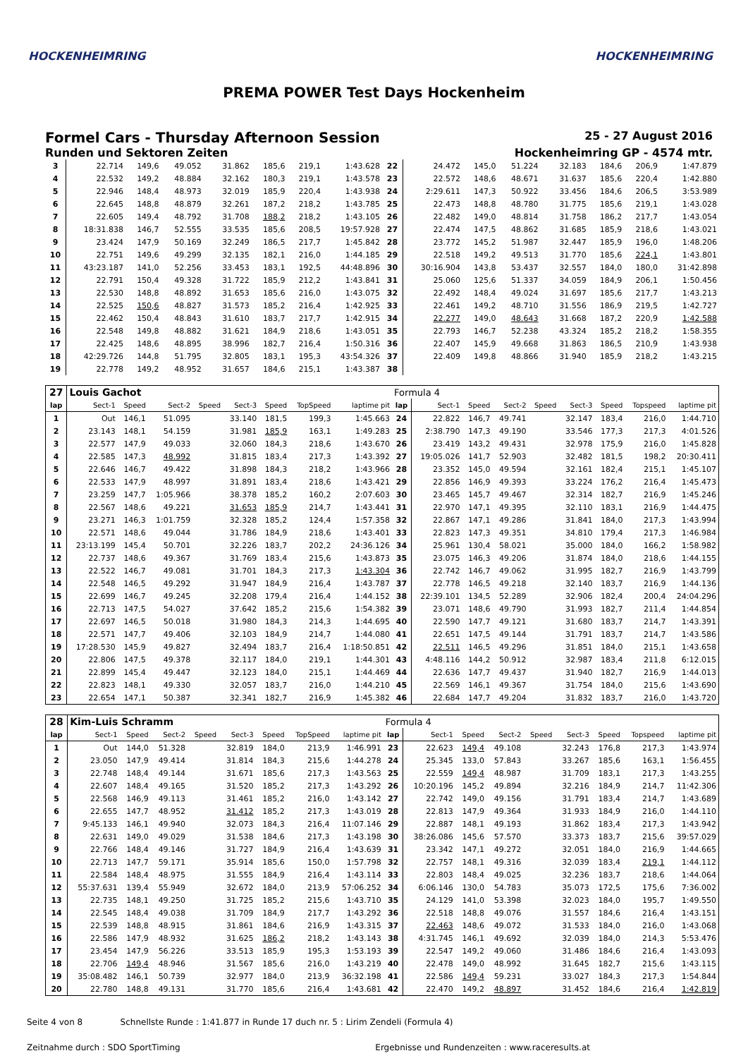HOCKENHEIMRING HOCKENHEIMRING
PREMA POWER Test Days Hockenheim
Formel Cars - Thursday Afternoon Session 25 - 27 August 2016
Runden und Sektoren Zeiten Hockenheimring GP - 4574 mtr.
| 3 | 22.714 | 149,6 | 49.052 | | 31.862 | 185,6 | 219,1 | 1:43.628 | 22 | 24.472 | 145,0 | 51.224 | | 32.183 | 184,6 | 206,9 | 1:47.879 |
| 4 | 22.532 | 149,2 | 48.884 | | 32.162 | 180,3 | 219,1 | 1:43.578 | 23 | 22.572 | 148,6 | 48.671 | | 31.637 | 185,6 | 220,4 | 1:42.880 |
| 5 | 22.946 | 148,4 | 48.973 | | 32.019 | 185,9 | 220,4 | 1:43.938 | 24 | 2:29.611 | 147,3 | 50.922 | | 33.456 | 184,6 | 206,5 | 3:53.989 |
| 6 | 22.645 | 148,8 | 48.879 | | 32.261 | 187,2 | 218,2 | 1:43.785 | 25 | 22.473 | 148,8 | 48.780 | | 31.775 | 185,6 | 219,1 | 1:43.028 |
| 7 | 22.605 | 149,4 | 48.792 | | 31.708 | 188,2 | 218,2 | 1:43.105 | 26 | 22.482 | 149,0 | 48.814 | | 31.758 | 186,2 | 217,7 | 1:43.054 |
| 8 | 18:31.838 | 146,7 | 52.555 | | 33.535 | 185,6 | 208,5 | 19:57.928 | 27 | 22.474 | 147,5 | 48.862 | | 31.685 | 185,9 | 218,6 | 1:43.021 |
| 9 | 23.424 | 147,9 | 50.169 | | 32.249 | 186,5 | 217,7 | 1:45.842 | 28 | 23.772 | 145,2 | 51.987 | | 32.447 | 185,9 | 196,0 | 1:48.206 |
| 10 | 22.751 | 149,6 | 49.299 | | 32.135 | 182,1 | 216,0 | 1:44.185 | 29 | 22.518 | 149,2 | 49.513 | | 31.770 | 185,6 | 224,1 | 1:43.801 |
| 11 | 43:23.187 | 141,0 | 52.256 | | 33.453 | 183,1 | 192,5 | 44:48.896 | 30 | 30:16.904 | 143,8 | 53.437 | | 32.557 | 184,0 | 180,0 | 31:42.898 |
| 12 | 22.791 | 150,4 | 49.328 | | 31.722 | 185,9 | 212,2 | 1:43.841 | 31 | 25.060 | 125,6 | 51.337 | | 34.059 | 184,9 | 206,1 | 1:50.456 |
| 13 | 22.530 | 148,8 | 48.892 | | 31.653 | 185,6 | 216,0 | 1:43.075 | 32 | 22.492 | 148,4 | 49.024 | | 31.697 | 185,6 | 217,7 | 1:43.213 |
| 14 | 22.525 | 150,6 | 48.827 | | 31.573 | 185,2 | 216,4 | 1:42.925 | 33 | 22.461 | 149,2 | 48.710 | | 31.556 | 186,9 | 219,5 | 1:42.727 |
| 15 | 22.462 | 150,4 | 48.843 | | 31.610 | 183,7 | 217,7 | 1:42.915 | 34 | 22.277 | 149,0 | 48.643 | | 31.668 | 187,2 | 220,9 | 1:42.588 |
| 16 | 22.548 | 149,8 | 48.882 | | 31.621 | 184,9 | 218,6 | 1:43.051 | 35 | 22.793 | 146,7 | 52.238 | | 43.324 | 185,2 | 218,2 | 1:58.355 |
| 17 | 22.425 | 148,6 | 48.895 | | 38.996 | 182,7 | 216,4 | 1:50.316 | 36 | 22.407 | 145,9 | 49.668 | | 31.863 | 186,5 | 210,9 | 1:43.938 |
| 18 | 42:29.726 | 144,8 | 51.795 | | 32.805 | 183,1 | 195,3 | 43:54.326 | 37 | 22.409 | 149,8 | 48.866 | | 31.940 | 185,9 | 218,2 | 1:43.215 |
| 19 | 22.778 | 149,2 | 48.952 | | 31.657 | 184,6 | 215,1 | 1:43.387 | 38 | | | | | | | | |
| 27 | Louis Gachot | | | | | | | | Formula 4 | | | | | | | | |
| lap | Sect-1 | Speed | Sect-2 | Speed | Sect-3 | Speed | TopSpeed | laptime pit | lap | Sect-1 | Speed | Sect-2 | Speed | Sect-3 | Speed | Topspeed | laptime pit |
| 1 | Out | 146,1 | 51.095 | | 33.140 | 181,5 | 199,3 | 1:45.663 | 24 | 22.822 | 146,7 | 49.741 | | 32.147 | 183,4 | 216,0 | 1:44.710 |
| 2 | 23.143 | 148,1 | 54.159 | | 31.981 | 185,9 | 163,1 | 1:49.283 | 25 | 2:38.790 | 147,3 | 49.190 | | 33.546 | 177,3 | 217,3 | 4:01.526 |
| 3 | 22.577 | 147,9 | 49.033 | | 32.060 | 184,3 | 218,6 | 1:43.670 | 26 | 23.419 | 143,2 | 49.431 | | 32.978 | 175,9 | 216,0 | 1:45.828 |
| 4 | 22.585 | 147,3 | 48.992 | | 31.815 | 183,4 | 217,3 | 1:43.392 | 27 | 19:05.026 | 141,7 | 52.903 | | 32.482 | 181,5 | 198,2 | 20:30.411 |
| 5 | 22.646 | 146,7 | 49.422 | | 31.898 | 184,3 | 218,2 | 1:43.966 | 28 | 23.352 | 145,0 | 49.594 | | 32.161 | 182,4 | 215,1 | 1:45.107 |
| 6 | 22.533 | 147,9 | 48.997 | | 31.891 | 183,4 | 218,6 | 1:43.421 | 29 | 22.856 | 146,9 | 49.393 | | 33.224 | 176,2 | 216,4 | 1:45.473 |
| 7 | 23.259 | 147,7 | 1:05.966 | | 38.378 | 185,2 | 160,2 | 2:07.603 | 30 | 23.465 | 145,7 | 49.467 | | 32.314 | 182,7 | 216,9 | 1:45.246 |
| 8 | 22.567 | 148,6 | 49.221 | | 31.653 | 185,9 | 214,7 | 1:43.441 | 31 | 22.970 | 147,1 | 49.395 | | 32.110 | 183,1 | 216,9 | 1:44.475 |
| 9 | 23.271 | 146,3 | 1:01.759 | | 32.328 | 185,2 | 124,4 | 1:57.358 | 32 | 22.867 | 147,1 | 49.286 | | 31.841 | 184,0 | 217,3 | 1:43.994 |
| 10 | 22.571 | 148,6 | 49.044 | | 31.786 | 184,9 | 218,6 | 1:43.401 | 33 | 22.823 | 147,3 | 49.351 | | 34.810 | 179,4 | 217,3 | 1:46.984 |
| 11 | 23:13.199 | 145,4 | 50.701 | | 32.226 | 183,7 | 202,2 | 24:36.126 | 34 | 25.961 | 130,4 | 58.021 | | 35.000 | 184,0 | 166,2 | 1:58.982 |
| 12 | 22.737 | 148,6 | 49.367 | | 31.769 | 183,4 | 215,6 | 1:43.873 | 35 | 23.075 | 146,3 | 49.206 | | 31.874 | 184,0 | 218,6 | 1:44.155 |
| 13 | 22.522 | 146,7 | 49.081 | | 31.701 | 184,3 | 217,3 | 1:43.304 | 36 | 22.742 | 146,7 | 49.062 | | 31.995 | 182,7 | 216,9 | 1:43.799 |
| 14 | 22.548 | 146,5 | 49.292 | | 31.947 | 184,9 | 216,4 | 1:43.787 | 37 | 22.778 | 146,5 | 49.218 | | 32.140 | 183,7 | 216,9 | 1:44.136 |
| 15 | 22.699 | 146,7 | 49.245 | | 32.208 | 179,4 | 216,4 | 1:44.152 | 38 | 22:39.101 | 134,5 | 52.289 | | 32.906 | 182,4 | 200,4 | 24:04.296 |
| 16 | 22.713 | 147,5 | 54.027 | | 37.642 | 185,2 | 215,6 | 1:54.382 | 39 | 23.071 | 148,6 | 49.790 | | 31.993 | 182,7 | 211,4 | 1:44.854 |
| 17 | 22.697 | 146,5 | 50.018 | | 31.980 | 184,3 | 214,3 | 1:44.695 | 40 | 22.590 | 147,7 | 49.121 | | 31.680 | 183,7 | 214,7 | 1:43.391 |
| 18 | 22.571 | 147,7 | 49.406 | | 32.103 | 184,9 | 214,7 | 1:44.080 | 41 | 22.651 | 147,5 | 49.144 | | 31.791 | 183,7 | 214,7 | 1:43.586 |
| 19 | 17:28.530 | 145,9 | 49.827 | | 32.494 | 183,7 | 216,4 | 1:18:50.851 | 42 | 22.511 | 146,5 | 49.296 | | 31.851 | 184,0 | 215,1 | 1:43.658 |
| 20 | 22.806 | 147,5 | 49.378 | | 32.117 | 184,0 | 219,1 | 1:44.301 | 43 | 4:48.116 | 144,2 | 50.912 | | 32.987 | 183,4 | 211,8 | 6:12.015 |
| 21 | 22.899 | 145,4 | 49.447 | | 32.123 | 184,0 | 215,1 | 1:44.469 | 44 | 22.636 | 147,7 | 49.437 | | 31.940 | 182,7 | 216,9 | 1:44.013 |
| 22 | 22.823 | 148,1 | 49.330 | | 32.057 | 183,7 | 216,0 | 1:44.210 | 45 | 22.569 | 146,1 | 49.367 | | 31.754 | 184,0 | 215,6 | 1:43.690 |
| 23 | 22.654 | 147,1 | 50.387 | | 32.341 | 182,7 | 216,9 | 1:45.382 | 46 | 22.684 | 147,7 | 49.204 | | 31.832 | 183,7 | 216,0 | 1:43.720 |
| 28 | Kim-Luis Schramm | | | | | | | | Formula 4 | | | | | | | | |
| lap | Sect-1 | Speed | Sect-2 | Speed | Sect-3 | Speed | TopSpeed | laptime pit | lap | Sect-1 | Speed | Sect-2 | Speed | Sect-3 | Speed | Topspeed | laptime pit |
| 1 | Out | 144,0 | 51.328 | | 32.819 | 184,0 | 213,9 | 1:46.991 | 23 | 22.623 | 149,4 | 49.108 | | 32.243 | 176,8 | 217,3 | 1:43.974 |
| 2 | 23.050 | 147,9 | 49.414 | | 31.814 | 184,3 | 215,6 | 1:44.278 | 24 | 25.345 | 133,0 | 57.843 | | 33.267 | 185,6 | 163,1 | 1:56.455 |
| 3 | 22.748 | 148,4 | 49.144 | | 31.671 | 185,6 | 217,3 | 1:43.563 | 25 | 22.559 | 149,4 | 48.987 | | 31.709 | 183,1 | 217,3 | 1:43.255 |
| 4 | 22.607 | 148,4 | 49.165 | | 31.520 | 185,2 | 217,3 | 1:43.292 | 26 | 10:20.196 | 145,2 | 49.894 | | 32.216 | 184,9 | 214,7 | 11:42.306 |
| 5 | 22.568 | 146,9 | 49.113 | | 31.461 | 185,2 | 216,0 | 1:43.142 | 27 | 22.742 | 149,0 | 49.156 | | 31.791 | 183,4 | 214,7 | 1:43.689 |
| 6 | 22.655 | 147,7 | 48.952 | | 31.412 | 185,2 | 217,3 | 1:43.019 | 28 | 22.813 | 147,9 | 49.364 | | 31.933 | 184,9 | 216,0 | 1:44.110 |
| 7 | 9:45.133 | 146,1 | 49.940 | | 32.073 | 184,3 | 216,4 | 11:07.146 | 29 | 22.887 | 148,1 | 49.193 | | 31.862 | 183,4 | 217,3 | 1:43.942 |
| 8 | 22.631 | 149,0 | 49.029 | | 31.538 | 184,6 | 217,3 | 1:43.198 | 30 | 38:26.086 | 145,6 | 57.570 | | 33.373 | 183,7 | 215,6 | 39:57.029 |
| 9 | 22.766 | 148,4 | 49.146 | | 31.727 | 184,9 | 216,4 | 1:43.639 | 31 | 23.342 | 147,1 | 49.272 | | 32.051 | 184,0 | 216,9 | 1:44.665 |
| 10 | 22.713 | 147,7 | 59.171 | | 35.914 | 185,6 | 150,0 | 1:57.798 | 32 | 22.757 | 148,1 | 49.316 | | 32.039 | 183,4 | 219,1 | 1:44.112 |
| 11 | 22.584 | 148,4 | 48.975 | | 31.555 | 184,9 | 216,4 | 1:43.114 | 33 | 22.803 | 148,4 | 49.025 | | 32.236 | 183,7 | 218,6 | 1:44.064 |
| 12 | 55:37.631 | 139,4 | 55.949 | | 32.672 | 184,0 | 213,9 | 57:06.252 | 34 | 6:06.146 | 130,0 | 54.783 | | 35.073 | 172,5 | 175,6 | 7:36.002 |
| 13 | 22.735 | 148,1 | 49.250 | | 31.725 | 185,2 | 215,6 | 1:43.710 | 35 | 24.129 | 141,0 | 53.398 | | 32.023 | 184,0 | 195,7 | 1:49.550 |
| 14 | 22.545 | 148,4 | 49.038 | | 31.709 | 184,9 | 217,7 | 1:43.292 | 36 | 22.518 | 148,8 | 49.076 | | 31.557 | 184,6 | 216,4 | 1:43.151 |
| 15 | 22.539 | 148,8 | 48.915 | | 31.861 | 184,6 | 216,9 | 1:43.315 | 37 | 22.463 | 148,6 | 49.072 | | 31.533 | 184,0 | 216,0 | 1:43.068 |
| 16 | 22.586 | 147,9 | 48.932 | | 31.625 | 186,2 | 218,2 | 1:43.143 | 38 | 4:31.745 | 146,1 | 49.692 | | 32.039 | 184,0 | 214,3 | 5:53.476 |
| 17 | 23.454 | 147,9 | 56.226 | | 33.513 | 185,9 | 195,3 | 1:53.193 | 39 | 22.547 | 149,2 | 49.060 | | 31.486 | 184,6 | 216,4 | 1:43.093 |
| 18 | 22.706 | 149,4 | 48.946 | | 31.567 | 185,6 | 216,0 | 1:43.219 | 40 | 22.478 | 149,0 | 48.992 | | 31.645 | 182,7 | 215,6 | 1:43.115 |
| 19 | 35:08.482 | 146,1 | 50.739 | | 32.977 | 184,0 | 213,9 | 36:32.198 | 41 | 22.586 | 149,4 | 59.231 | | 33.027 | 184,3 | 217,3 | 1:54.844 |
| 20 | 22.780 | 148,8 | 49.131 | | 31.770 | 185,6 | 216,4 | 1:43.681 | 42 | 22.470 | 149,2 | 48.897 | | 31.452 | 184,6 | 216,4 | 1:42.819 |
Seite 4 von 8 Schnellste Runde : 1:41.877 in Runde 17 duch nr. 5 : Lirim Zendeli (Formula 4)
Zeitnahme durch : SDO SportTiming Ergebnisse und Rundenzeiten : www.raceresults.at